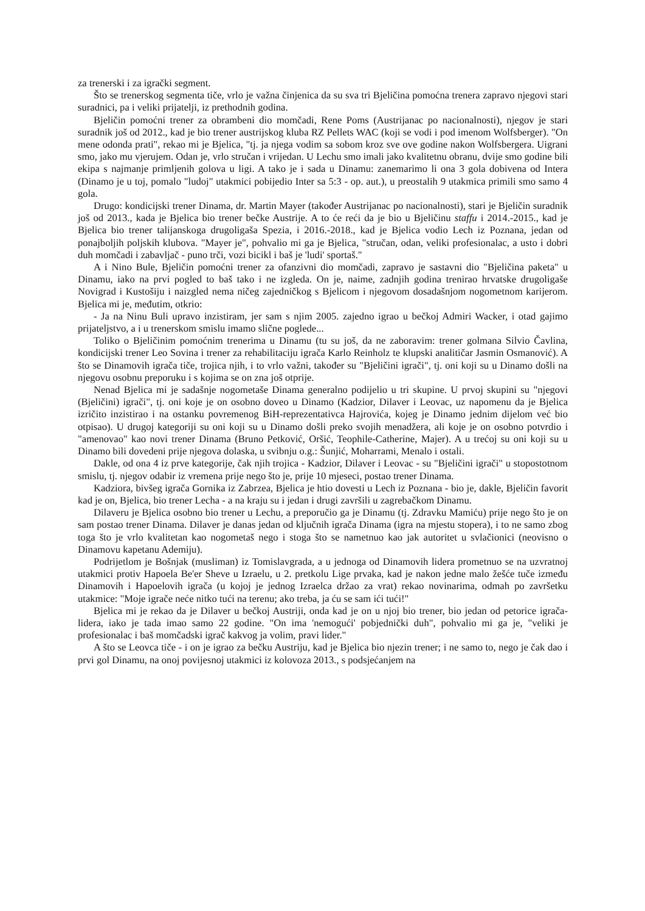za trenerski i za igrački segment.
Što se trenerskog segmenta tiče, vrlo je važna činjenica da su sva tri Bjeličina pomoćna trenera zapravo njegovi stari suradnici, pa i veliki prijatelji, iz prethodnih godina.
Bjeličin pomoćni trener za obrambeni dio momčadi, Rene Poms (Austrijanac po nacionalnosti), njegov je stari suradnik još od 2012., kad je bio trener austrijskog kluba RZ Pellets WAC (koji se vodi i pod imenom Wolfsberger). "On mene odonda prati", rekao mi je Bjelica, "tj. ja njega vodim sa sobom kroz sve ove godine nakon Wolfsbergera. Uigrani smo, jako mu vjerujem. Odan je, vrlo stručan i vrijedan. U Lechu smo imali jako kvalitetnu obranu, dvije smo godine bili ekipa s najmanje primljenih golova u ligi. A tako je i sada u Dinamu: zanemarimo li ona 3 gola dobivena od Intera (Dinamo je u toj, pomalo "ludoj" utakmici pobijedio Inter sa 5:3 - op. aut.), u preostalih 9 utakmica primili smo samo 4 gola.
Drugo: kondicijski trener Dinama, dr. Martin Mayer (također Austrijanac po nacionalnosti), stari je Bjeličin suradnik još od 2013., kada je Bjelica bio trener bečke Austrije. A to će reći da je bio u Bjeličinu staffu i 2014.-2015., kad je Bjelica bio trener talijanskoga drugoligaša Spezia, i 2016.-2018., kad je Bjelica vodio Lech iz Poznana, jedan od ponajboljih poljskih klubova. "Mayer je", pohvalio mi ga je Bjelica, "stručan, odan, veliki profesionalac, a usto i dobri duh momčadi i zabavljač - puno trči, vozi bicikl i baš je 'ludi' sportaš."
A i Nino Bule, Bjeličin pomoćni trener za ofanzivni dio momčadi, zapravo je sastavni dio "Bjeličina paketa" u Dinamu, iako na prvi pogled to baš tako i ne izgleda. On je, naime, zadnjih godina trenirao hrvatske drugoligaše Novigrad i Kustošiju i naizgled nema ničeg zajedničkog s Bjelicom i njegovom dosadašnjom nogometnom karijerom. Bjelica mi je, međutim, otkrio:
- Ja na Ninu Buli upravo inzistiram, jer sam s njim 2005. zajedno igrao u bečkoj Admiri Wacker, i otad gajimo prijateljstvo, a i u trenerskom smislu imamo slične poglede...
Toliko o Bjeličinim pomoćnim trenerima u Dinamu (tu su još, da ne zaboravim: trener golmana Silvio Čavlina, kondicijski trener Leo Sovina i trener za rehabilitaciju igrača Karlo Reinholz te klupski analitičar Jasmin Osmanović). A što se Dinamovih igrača tiče, trojica njih, i to vrlo važni, također su "Bjeličini igrači", tj. oni koji su u Dinamo došli na njegovu osobnu preporuku i s kojima se on zna još otprije.
Nenad Bjelica mi je sadašnje nogometaše Dinama generalno podijelio u tri skupine. U prvoj skupini su "njegovi (Bjeličini) igrači", tj. oni koje je on osobno doveo u Dinamo (Kadzior, Dilaver i Leovac, uz napomenu da je Bjelica izričito inzistirao i na ostanku povremenog BiH-reprezentativca Hajrovića, kojeg je Dinamo jednim dijelom već bio otpisao). U drugoj kategoriji su oni koji su u Dinamo došli preko svojih menadžera, ali koje je on osobno potvrdio i "amenovao" kao novi trener Dinama (Bruno Petković, Oršić, Teophile-Catherine, Majer). A u trećoj su oni koji su u Dinamo bili dovedeni prije njegova dolaska, u svibnju o.g.: Šunjić, Moharrami, Menalo i ostali.
Dakle, od ona 4 iz prve kategorije, čak njih trojica - Kadzior, Dilaver i Leovac - su "Bjeličini igrači" u stopostotnom smislu, tj. njegov odabir iz vremena prije nego što je, prije 10 mjeseci, postao trener Dinama.
Kadziora, bivšeg igrača Gornika iz Zabrzea, Bjelica je htio dovesti u Lech iz Poznana - bio je, dakle, Bjeličin favorit kad je on, Bjelica, bio trener Lecha - a na kraju su i jedan i drugi završili u zagrebačkom Dinamu.
Dilaveru je Bjelica osobno bio trener u Lechu, a preporučio ga je Dinamu (tj. Zdravku Mamiću) prije nego što je on sam postao trener Dinama. Dilaver je danas jedan od ključnih igrača Dinama (igra na mjestu stopera), i to ne samo zbog toga što je vrlo kvalitetan kao nogometaš nego i stoga što se nametnuo kao jak autoritet u svlačionici (neovisno o Dinamovu kapetanu Ademiju).
Podrijetlom je Bošnjak (musliman) iz Tomislavgrada, a u jednoga od Dinamovih lidera prometnuo se na uzvratnoj utakmici protiv Hapoela Be'er Sheve u Izraelu, u 2. pretkolu Lige prvaka, kad je nakon jedne malo žešće tuče između Dinamovih i Hapoelovih igrača (u kojoj je jednog Izraelca držao za vrat) rekao novinarima, odmah po završetku utakmice: "Moje igrače neće nitko tući na terenu; ako treba, ja ću se sam ići tući!"
Bjelica mi je rekao da je Dilaver u bečkoj Austriji, onda kad je on u njoj bio trener, bio jedan od petorice igrača-lidera, iako je tada imao samo 22 godine. "On ima 'nemogući' pobjednički duh", pohvalio mi ga je, "veliki je profesionalac i baš momčadski igrač kakvog ja volim, pravi lider."
A što se Leovca tiče - i on je igrao za bečku Austriju, kad je Bjelica bio njezin trener; i ne samo to, nego je čak dao i prvi gol Dinamu, na onoj povijesnoj utakmici iz kolovoza 2013., s podsjećanjem na